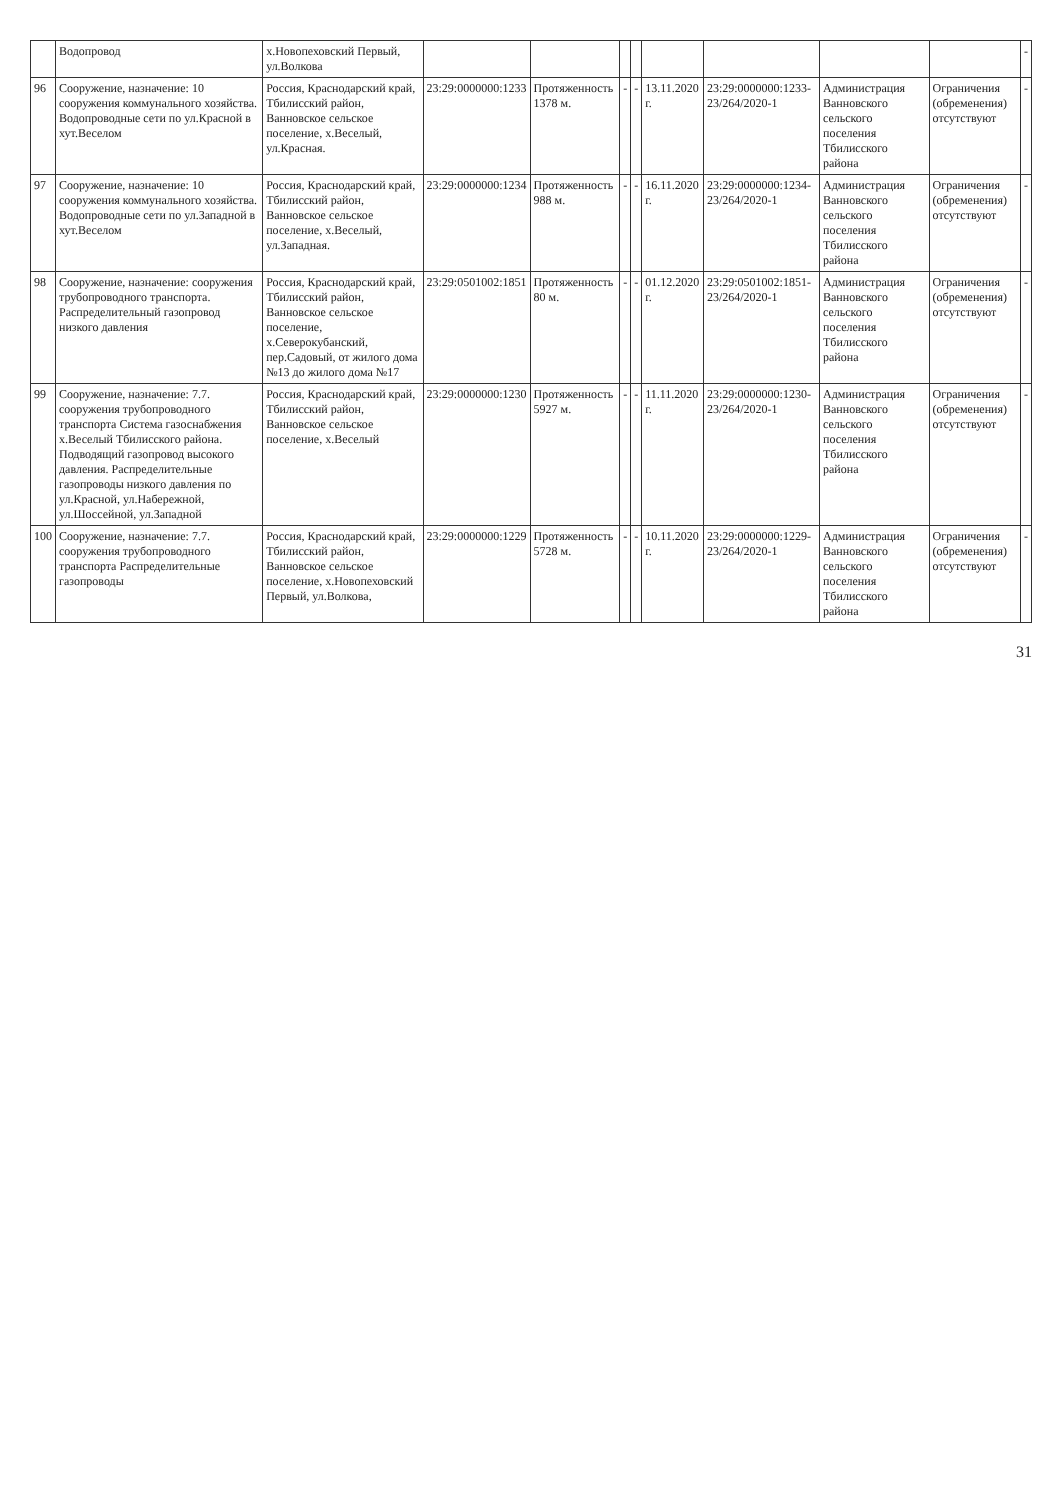| | Водопровод | х.Новопеховский Первый, ул.Волкова | | | | | | | | | - |
| 96 | Сооружение, назначение: 10 сооружения коммунального хозяйства. Водопроводные сети по ул.Красной в хут.Веселом | Россия, Краснодарский край, Тбилисский район, Ванновское сельское поселение, х.Веселый, ул.Красная. | 23:29:0000000:1233 | Протяженность 1378 м. | - | - | 13.11.2020 г. | 23:29:0000000:1233-23/264/2020-1 | Администрация Ванновского сельского поселения Тбилисского района | Ограничения (обременения) отсутствуют | - |
| 97 | Сооружение, назначение: 10 сооружения коммунального хозяйства. Водопроводные сети по ул.Западной в хут.Веселом | Россия, Краснодарский край, Тбилисский район, Ванновское сельское поселение, х.Веселый, ул.Западная. | 23:29:0000000:1234 | Протяженность 988 м. | - | - | 16.11.2020 г. | 23:29:0000000:1234-23/264/2020-1 | Администрация Ванновского сельского поселения Тбилисского района | Ограничения (обременения) отсутствуют | - |
| 98 | Сооружение, назначение: сооружения трубопроводного транспорта. Распределительный газопровод низкого давления | Россия, Краснодарский край, Тбилисский район, Ванновское сельское поселение, х.Северокубанский, пер.Садовый, от жилого дома №13 до жилого дома №17 | 23:29:0501002:1851 | Протяженность 80 м. | - | - | 01.12.2020 г. | 23:29:0501002:1851-23/264/2020-1 | Администрация Ванновского сельского поселения Тбилисского района | Ограничения (обременения) отсутствуют | - |
| 99 | Сооружение, назначение: 7.7. сооружения трубопроводного транспорта Система газоснабжения х.Веселый Тбилисского района. Подводящий газопровод высокого давления. Распределительные газопроводы низкого давления по ул.Красной, ул.Набережной, ул.Шоссейной, ул.Западной | Россия, Краснодарский край, Тбилисский район, Ванновское сельское поселение, х.Веселый | 23:29:0000000:1230 | Протяженность 5927 м. | - | - | 11.11.2020 г. | 23:29:0000000:1230-23/264/2020-1 | Администрация Ванновского сельского поселения Тбилисского района | Ограничения (обременения) отсутствуют | - |
| 100 | Сооружение, назначение: 7.7. сооружения трубопроводного транспорта Распределительные газопроводы | Россия, Краснодарский край, Тбилисский район, Ванновское сельское поселение, х.Новопеховский Первый, ул.Волкова, | 23:29:0000000:1229 | Протяженность 5728 м. | - | - | 10.11.2020 г. | 23:29:0000000:1229-23/264/2020-1 | Администрация Ванновского сельского поселения Тбилисского района | Ограничения (обременения) отсутствуют | - |
31